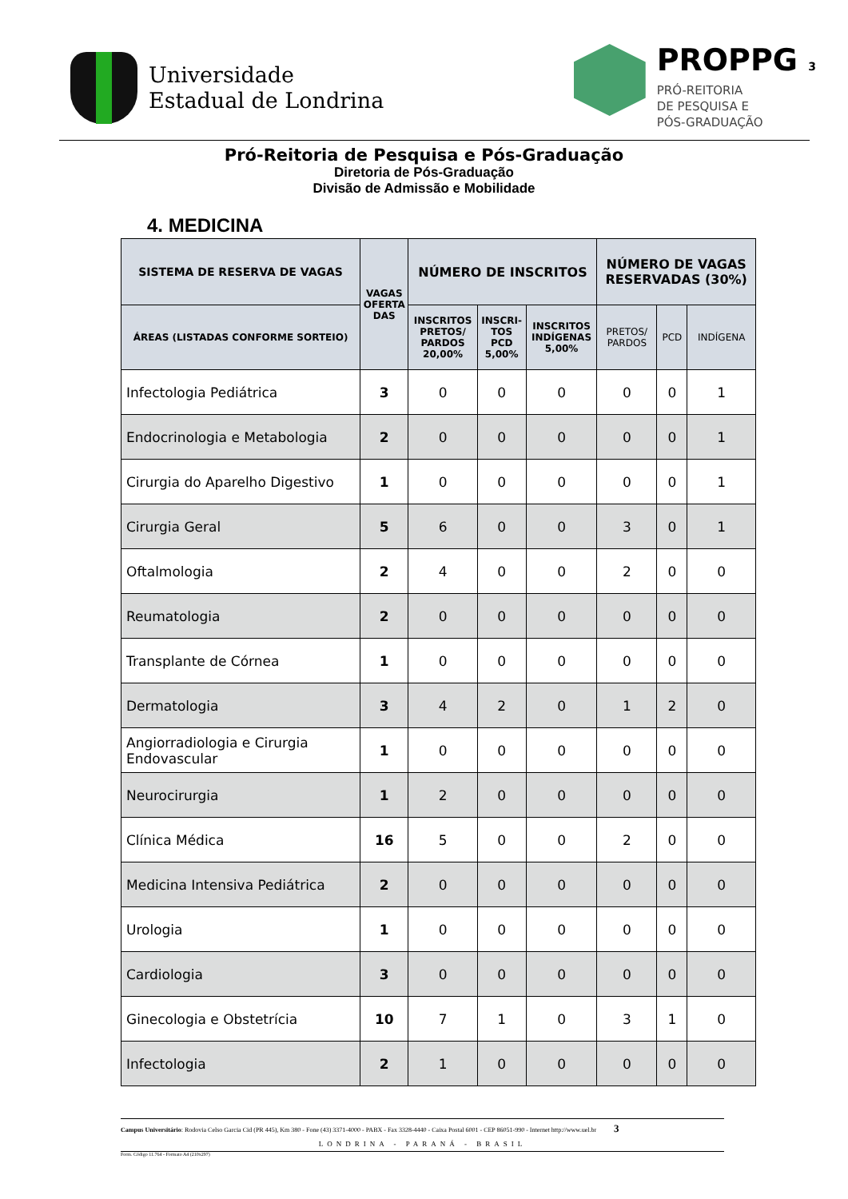Universidade
Estadual de Londrina
PROPPG 3
PRÓ-REITORIA
DE PESQUISA E
PÓS-GRADUAÇÃO
Pró-Reitoria de Pesquisa e Pós-Graduação
Diretoria de Pós-Graduação
Divisão de Admissão e Mobilidade
4. MEDICINA
| SISTEMA DE RESERVA DE VAGAS | VAGAS OFERTA DAS | NÚMERO DE INSCRITOS | | | NÚMERO DE VAGAS RESERVADAS (30%) | | |
| --- | --- | --- | --- | --- | --- | --- | --- |
| ÁREAS (LISTADAS CONFORME SORTEIO) | | INSCRITOS PRETOS/ PARDOS 20,00% | INSCRI- TOS PCD 5,00% | INSCRITOS INDÍGENAS 5,00% | PRETOS/ PARDOS | PCD | INDÍGENA |
| Infectologia Pediátrica | 3 | 0 | 0 | 0 | 0 | 0 | 1 |
| Endocrinologia e Metabologia | 2 | 0 | 0 | 0 | 0 | 0 | 1 |
| Cirurgia do Aparelho Digestivo | 1 | 0 | 0 | 0 | 0 | 0 | 1 |
| Cirurgia Geral | 5 | 6 | 0 | 0 | 3 | 0 | 1 |
| Oftalmologia | 2 | 4 | 0 | 0 | 2 | 0 | 0 |
| Reumatologia | 2 | 0 | 0 | 0 | 0 | 0 | 0 |
| Transplante de Córnea | 1 | 0 | 0 | 0 | 0 | 0 | 0 |
| Dermatologia | 3 | 4 | 2 | 0 | 1 | 2 | 0 |
| Angiorradiologia e Cirurgia Endovascular | 1 | 0 | 0 | 0 | 0 | 0 | 0 |
| Neurocirurgia | 1 | 2 | 0 | 0 | 0 | 0 | 0 |
| Clínica Médica | 16 | 5 | 0 | 0 | 2 | 0 | 0 |
| Medicina Intensiva Pediátrica | 2 | 0 | 0 | 0 | 0 | 0 | 0 |
| Urologia | 1 | 0 | 0 | 0 | 0 | 0 | 0 |
| Cardiologia | 3 | 0 | 0 | 0 | 0 | 0 | 0 |
| Ginecologia e Obstetrícia | 10 | 7 | 1 | 0 | 3 | 1 | 0 |
| Infectologia | 2 | 1 | 0 | 0 | 0 | 0 | 0 |
Campus Universitário: Rodovia Celso Garcia Cid (PR 445), Km 380 - Fone (43) 3371-4000 - PABX - Fax 3328-4440 - Caixa Postal 6001 - CEP 86051-990 - Internet http://www.uel.br 3
LONDRINA - PARANÁ - BRASIL
Form. Código 11.764 - Formato A4 (210x297)